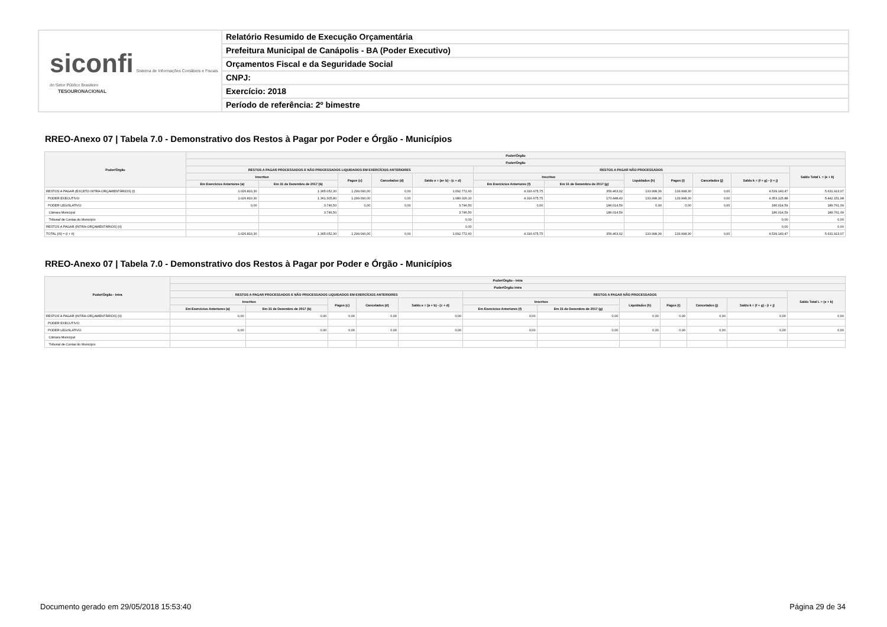siconfi Sistema de Informações Contábeis e Fiscais do Setor Público Brasileiro
TESOURONACIONAL
Relatório Resumido de Execução Orçamentária
Prefeitura Municipal de Canápolis - BA (Poder Executivo)
Orçamentos Fiscal e da Seguridade Social
CNPJ:
Exercício: 2018
Período de referência: 2º bimestre
RREO-Anexo 07 | Tabela 7.0 - Demonstrativo dos Restos à Pagar por Poder e Órgão - Municípios
| Poder/Órgão | Poder/Órgão | | | | | | | | | | | |
| --- | --- | --- | --- | --- | --- | --- | --- | --- | --- | --- | --- | --- |
| | Poder/Órgão | | | | | | | | | | | |
| | RESTOS A PAGAR PROCESSADOS E NÃO PROCESSADOS LIQUIDADOS EM EXERCÍCIOS ANTERIORES | | | | | RESTOS A PAGAR NÃO PROCESSADOS | | | | | | Saldo Total L = (e + k) |
| | Inscritos | | Pagos (c) | Cancelados (d) | Saldo e = (a+ b) - (c + d) | Inscritos | | Liquidados (h) | Pagos (i) | Cancelados (j) | Saldo k = (f + g) - (i + j) | |
| | Em Exercícios Anteriores (a) | Em 31 de Dezembro de 2017 (b) | | | | Em Exercícios Anteriores (f) | Em 31 de Dezembro de 2017 (g) | | | | | |
| RESTOS A PAGAR (EXCETO INTRA-ORÇAMENTÁRIOS) (I) | 1.026.810,30 | 1.365.052,30 | 1.299.090,00 | 0,00 | 1.092.772,60 | 4.316.675,75 | 356.463,02 | 133.998,30 | 133.998,30 | 0,00 | 4.539.140,47 | 5.631.913,07 |
| PODER EXECUTIVO | 1.026.810,30 | 1.361.305,80 | 1.299.090,00 | 0,00 | 1.089.026,10 | 4.316.675,75 | 170.448,43 | 133.998,30 | 133.998,30 | 0,00 | 4.353.125,88 | 5.442.151,98 |
| PODER LEGISLATIVO | 0,00 | 3.746,50 | 0,00 | 0,00 | 3.746,50 | 0,00 | 186.014,59 | 0,00 | 0,00 | 0,00 | 186.014,59 | 189.761,09 |
| Câmara Municipal | | 3.746,50 | | | 3.746,50 | | 186.014,59 | | | | 186.014,59 | 189.761,09 |
| Tribunal de Contas do Município | | | | | 0,00 | | | | | | 0,00 | 0,00 |
| RESTOS A PAGAR (INTRA-ORÇAMENTÁRIOS) (II) | | | | | 0,00 | | | | | | 0,00 | 0,00 |
| TOTAL (III) = (I + II) | 1.026.810,30 | 1.365.052,30 | 1.299.090,00 | 0,00 | 1.092.772,60 | 4.316.675,75 | 356.463,02 | 133.998,30 | 133.998,30 | 0,00 | 4.539.140,47 | 5.631.913,07 |
RREO-Anexo 07 | Tabela 7.0 - Demonstrativo dos Restos à Pagar por Poder e Órgão - Municípios
| Poder/Órgão - Intra | Poder/Órgão - Intra | | | | | | | | | | | |
| --- | --- | --- | --- | --- | --- | --- | --- | --- | --- | --- | --- | --- |
| | Poder/Órgão Intra | | | | | | | | | | | |
| | RESTOS A PAGAR PROCESSADOS E NÃO PROCESSADOS LIQUIDADOS EM EXERCÍCIOS ANTERIORES | | | | | RESTOS A PAGAR NÃO PROCESSADOS | | | | | | Saldo Total L = (e + k) |
| | Inscritos | | Pagos (c) | Cancelados (d) | Saldo e = (a + b) - (c + d) | Inscritos | | Liquidados (h) | Pagos (i) | Cancelados (j) | Saldo k = (f + g) - (i + j) | |
| | Em Exercícios Anteriores (a) | Em 31 de Dezembro de 2017 (b) | | | | Em Exercícios Anteriores (f) | Em 31 de Dezembro de 2017 (g) | | | | | |
| RESTOS A PAGAR (INTRA-ORÇAMENTÁRIOS) (II) | 0,00 | 0,00 | 0,00 | 0,00 | 0,00 | 0,00 | 0,00 | 0,00 | 0,00 | 0,00 | 0,00 | 0,00 |
| PODER EXECUTIVO | | | | | | | | | | | | |
| PODER LEGISLATIVO | 0,00 | 0,00 | 0,00 | 0,00 | 0,00 | 0,00 | 0,00 | 0,00 | 0,00 | 0,00 | 0,00 | 0,00 |
| Câmara Municipal | | | | | | | | | | | | |
| Tribunal de Contas do Município | | | | | | | | | | | | |
Documento gerado em 29/05/2018 15:53:40
Página 29 de 34